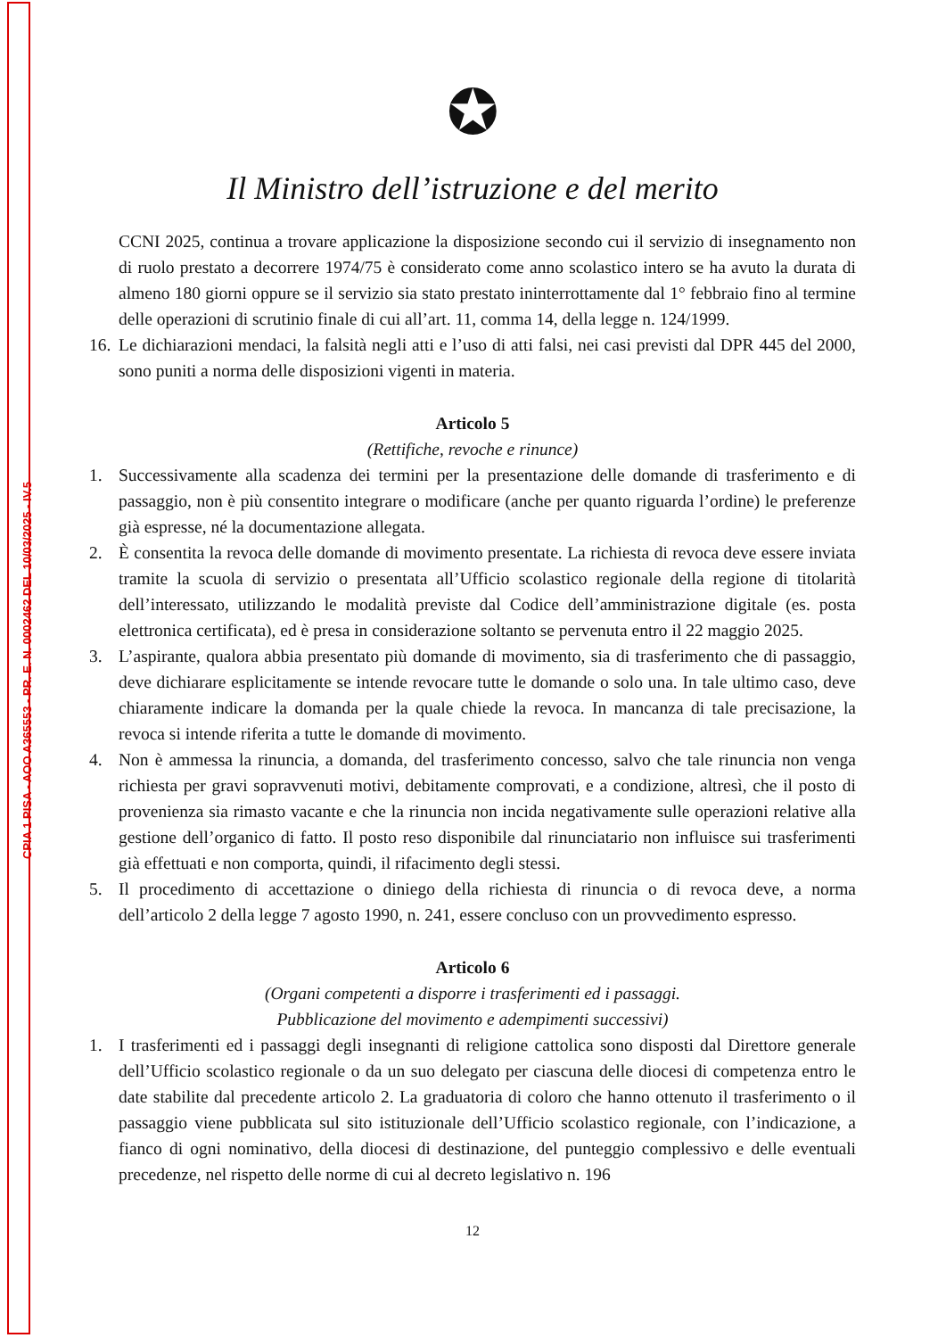CPIA 1 PISA - AOO A365553 - PR. E. N. 0002462 DEL 10/03/2025 - IV.5
✪
Il Ministro dell’istruzione e del merito
CCNI 2025, continua a trovare applicazione la disposizione secondo cui il servizio di insegnamento non di ruolo prestato a decorrere 1974/75 è considerato come anno scolastico intero se ha avuto la durata di almeno 180 giorni oppure se il servizio sia stato prestato ininterrottamente dal 1° febbraio fino al termine delle operazioni di scrutinio finale di cui all’art. 11, comma 14, della legge n. 124/1999.
16.
Le dichiarazioni mendaci, la falsità negli atti e l’uso di atti falsi, nei casi previsti dal DPR 445 del 2000, sono puniti a norma delle disposizioni vigenti in materia.
Articolo 5
(Rettifiche, revoche e rinunce)
1. Successivamente alla scadenza dei termini per la presentazione delle domande di trasferimento e di passaggio, non è più consentito integrare o modificare (anche per quanto riguarda l’ordine) le preferenze già espresse, né la documentazione allegata.
2. È consentita la revoca delle domande di movimento presentate. La richiesta di revoca deve essere inviata tramite la scuola di servizio o presentata all’Ufficio scolastico regionale della regione di titolarità dell’interessato, utilizzando le modalità previste dal Codice dell’amministrazione digitale (es. posta elettronica certificata), ed è presa in considerazione soltanto se pervenuta entro il 22 maggio 2025.
3. L’aspirante, qualora abbia presentato più domande di movimento, sia di trasferimento che di passaggio, deve dichiarare esplicitamente se intende revocare tutte le domande o solo una. In tale ultimo caso, deve chiaramente indicare la domanda per la quale chiede la revoca. In mancanza di tale precisazione, la revoca si intende riferita a tutte le domande di movimento.
4. Non è ammessa la rinuncia, a domanda, del trasferimento concesso, salvo che tale rinuncia non venga richiesta per gravi sopravvenuti motivi, debitamente comprovati, e a condizione, altresì, che il posto di provenienza sia rimasto vacante e che la rinuncia non incida negativamente sulle operazioni relative alla gestione dell’organico di fatto. Il posto reso disponibile dal rinunciatario non influisce sui trasferimenti già effettuati e non comporta, quindi, il rifacimento degli stessi.
5. Il procedimento di accettazione o diniego della richiesta di rinuncia o di revoca deve, a norma dell’articolo 2 della legge 7 agosto 1990, n. 241, essere concluso con un provvedimento espresso.
Articolo 6
(Organi competenti a disporre i trasferimenti ed i passaggi.
Pubblicazione del movimento e adempimenti successivi)
1. I trasferimenti ed i passaggi degli insegnanti di religione cattolica sono disposti dal Direttore generale dell’Ufficio scolastico regionale o da un suo delegato per ciascuna delle diocesi di competenza entro le date stabilite dal precedente articolo 2. La graduatoria di coloro che hanno ottenuto il trasferimento o il passaggio viene pubblicata sul sito istituzionale dell’Ufficio scolastico regionale, con l’indicazione, a fianco di ogni nominativo, della diocesi di destinazione, del punteggio complessivo e delle eventuali precedenze, nel rispetto delle norme di cui al decreto legislativo n. 196
12